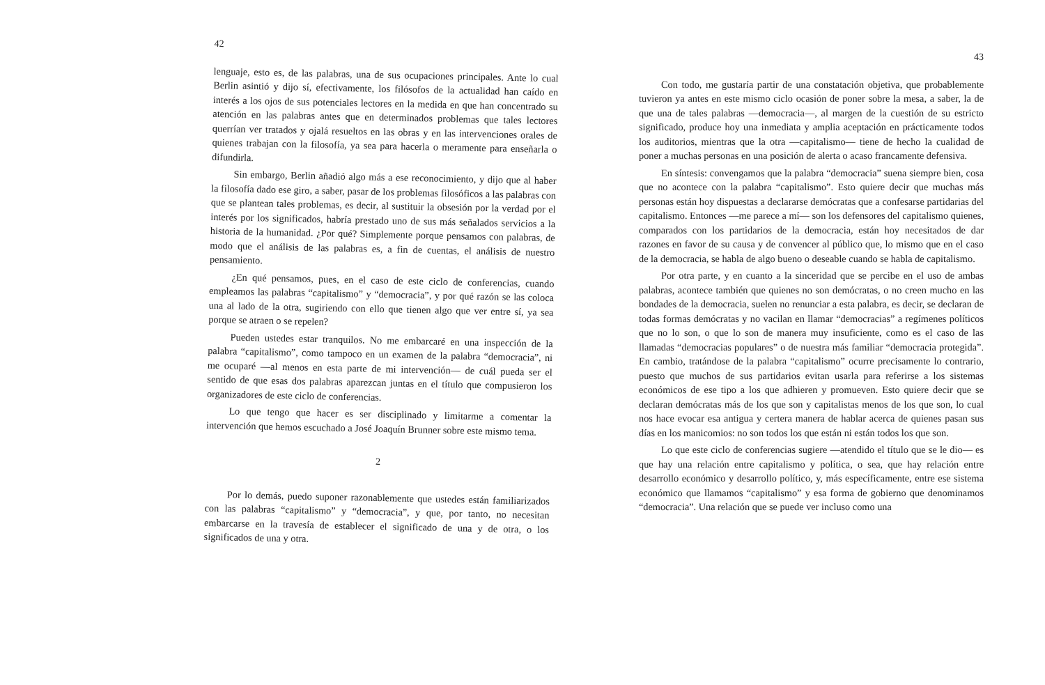42
lenguaje, esto es, de las palabras, una de sus ocupaciones principales. Ante lo cual Berlin asintió y dijo sí, efectivamente, los filósofos de la actualidad han caído en interés a los ojos de sus potenciales lectores en la medida en que han concentrado su atención en las palabras antes que en determinados problemas que tales lectores querrían ver tratados y ojalá resueltos en las obras y en las intervenciones orales de quienes trabajan con la filosofía, ya sea para hacerla o meramente para enseñarla o difundirla.
Sin embargo, Berlin añadió algo más a ese reconocimiento, y dijo que al haber la filosofía dado ese giro, a saber, pasar de los problemas filosóficos a las palabras con que se plantean tales problemas, es decir, al sustituir la obsesión por la verdad por el interés por los significados, habría prestado uno de sus más señalados servicios a la historia de la humanidad. ¿Por qué? Simplemente porque pensamos con palabras, de modo que el análisis de las palabras es, a fin de cuentas, el análisis de nuestro pensamiento.
¿En qué pensamos, pues, en el caso de este ciclo de conferencias, cuando empleamos las palabras “capitalismo” y “democracia”, y por qué razón se las coloca una al lado de la otra, sugiriendo con ello que tienen algo que ver entre sí, ya sea porque se atraen o se repelen?
Pueden ustedes estar tranquilos. No me embarcaré en una inspección de la palabra “capitalismo”, como tampoco en un examen de la palabra “democracia”, ni me ocuparé —al menos en esta parte de mi intervención— de cuál pueda ser el sentido de que esas dos palabras aparezcan juntas en el título que compusieron los organizadores de este ciclo de conferencias.
Lo que tengo que hacer es ser disciplinado y limitarme a comentar la intervención que hemos escuchado a José Joaquín Brunner sobre este mismo tema.
2
Por lo demás, puedo suponer razonablemente que ustedes están familiarizados con las palabras “capitalismo” y “democracia”, y que, por tanto, no necesitan embarcarse en la travesía de establecer el significado de una y de otra, o los significados de una y otra.
43
Con todo, me gustaría partir de una constatación objetiva, que probablemente tuvieron ya antes en este mismo ciclo ocasión de poner sobre la mesa, a saber, la de que una de tales palabras —democracia—, al margen de la cuestión de su estricto significado, produce hoy una inmediata y amplia aceptación en prácticamente todos los auditorios, mientras que la otra —capitalismo— tiene de hecho la cualidad de poner a muchas personas en una posición de alerta o acaso francamente defensiva.
En síntesis: convengamos que la palabra “democracia” suena siempre bien, cosa que no acontece con la palabra “capitalismo”. Esto quiere decir que muchas más personas están hoy dispuestas a declararse demócratas que a confesarse partidarias del capitalismo. Entonces —me parece a mí— son los defensores del capitalismo quienes, comparados con los partidarios de la democracia, están hoy necesitados de dar razones en favor de su causa y de convencer al público que, lo mismo que en el caso de la democracia, se habla de algo bueno o deseable cuando se habla de capitalismo.
Por otra parte, y en cuanto a la sinceridad que se percibe en el uso de ambas palabras, acontece también que quienes no son demócratas, o no creen mucho en las bondades de la democracia, suelen no renunciar a esta palabra, es decir, se declaran de todas formas demócratas y no vacilan en llamar “democracias” a regímenes políticos que no lo son, o que lo son de manera muy insuficiente, como es el caso de las llamadas “democracias populares” o de nuestra más familiar “democracia protegida”. En cambio, tratándose de la palabra “capitalismo” ocurre precisamente lo contrario, puesto que muchos de sus partidarios evitan usarla para referirse a los sistemas económicos de ese tipo a los que adhieren y promueven. Esto quiere decir que se declaran demócratas más de los que son y capitalistas menos de los que son, lo cual nos hace evocar esa antigua y certera manera de hablar acerca de quienes pasan sus días en los manicomios: no son todos los que están ni están todos los que son.
Lo que este ciclo de conferencias sugiere —atendido el título que se le dio— es que hay una relación entre capitalismo y política, o sea, que hay relación entre desarrollo económico y desarrollo político, y, más específicamente, entre ese sistema económico que llamamos “capitalismo” y esa forma de gobierno que denominamos “democracia”. Una relación que se puede ver incluso como una